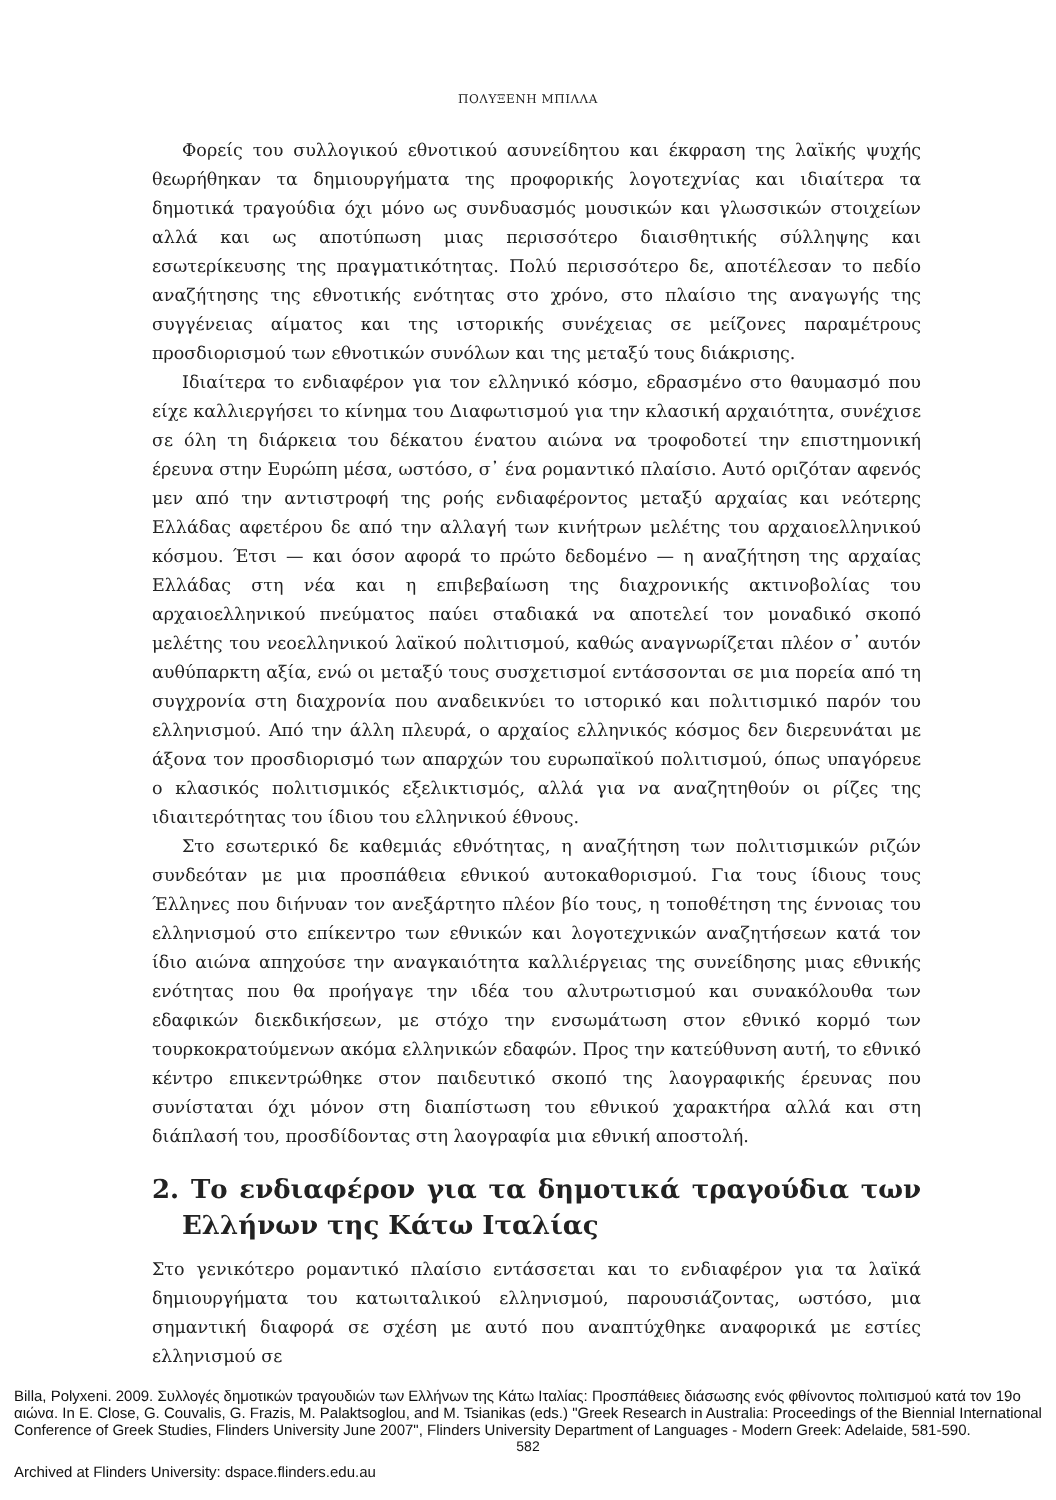ΠΟΛΥΞΕΝΗ ΜΠΙΛΛΑ
Φορείς του συλλογικού εθνοτικού ασυνείδητου και έκφραση της λαϊκής ψυχής θεωρήθηκαν τα δημιουργήματα της προφορικής λογοτεχνίας και ιδιαίτερα τα δημοτικά τραγούδια όχι μόνο ως συνδυασμός μουσικών και γλωσσικών στοιχείων αλλά και ως αποτύπωση μιας περισσότερο διαισθητικής σύλληψης και εσωτερίκευσης της πραγματικότητας. Πολύ περισσότερο δε, αποτέλεσαν το πεδίο αναζήτησης της εθνοτικής ενότητας στο χρόνο, στο πλαίσιο της αναγωγής της συγγένειας αίματος και της ιστορικής συνέχειας σε μείζονες παραμέτρους προσδιορισμού των εθνοτικών συνόλων και της μεταξύ τους διάκρισης.
Ιδιαίτερα το ενδιαφέρον για τον ελληνικό κόσμο, εδρασμένο στο θαυμασμό που είχε καλλιεργήσει το κίνημα του Διαφωτισμού για την κλασική αρχαιότητα, συνέχισε σε όλη τη διάρκεια του δέκατου ένατου αιώνα να τροφοδοτεί την επιστημονική έρευνα στην Ευρώπη μέσα, ωστόσο, σ᾽ ένα ρομαντικό πλαίσιο. Αυτό οριζόταν αφενός μεν από την αντιστροφή της ροής ενδιαφέροντος μεταξύ αρχαίας και νεότερης Ελλάδας αφετέρου δε από την αλλαγή των κινήτρων μελέτης του αρχαιοελληνικού κόσμου. Έτσι — και όσον αφορά το πρώτο δεδομένο — η αναζήτηση της αρχαίας Ελλάδας στη νέα και η επιβεβαίωση της διαχρονικής ακτινοβολίας του αρχαιοελληνικού πνεύματος παύει σταδιακά να αποτελεί τον μοναδικό σκοπό μελέτης του νεοελληνικού λαϊκού πολιτισμού, καθώς αναγνωρίζεται πλέον σ᾽ αυτόν αυθύπαρκτη αξία, ενώ οι μεταξύ τους συσχετισμοί εντάσσονται σε μια πορεία από τη συγχρονία στη διαχρονία που αναδεικνύει το ιστορικό και πολιτισμικό παρόν του ελληνισμού. Από την άλλη πλευρά, ο αρχαίος ελληνικός κόσμος δεν διερευνάται με άξονα τον προσδιορισμό των απαρχών του ευρωπαϊκού πολιτισμού, όπως υπαγόρευε ο κλασικός πολιτισμικός εξελικτισμός, αλλά για να αναζητηθούν οι ρίζες της ιδιαιτερότητας του ίδιου του ελληνικού έθνους.
Στο εσωτερικό δε καθεμιάς εθνότητας, η αναζήτηση των πολιτισμικών ριζών συνδεόταν με μια προσπάθεια εθνικού αυτοκαθορισμού. Για τους ίδιους τους Έλληνες που διήνυαν τον ανεξάρτητο πλέον βίο τους, η τοποθέτηση της έννοιας του ελληνισμού στο επίκεντρο των εθνικών και λογοτεχνικών αναζητήσεων κατά τον ίδιο αιώνα απηχούσε την αναγκαιότητα καλλιέργειας της συνείδησης μιας εθνικής ενότητας που θα προήγαγε την ιδέα του αλυτρωτισμού και συνακόλουθα των εδαφικών διεκδικήσεων, με στόχο την ενσωμάτωση στον εθνικό κορμό των τουρκοκρατούμενων ακόμα ελληνικών εδαφών. Προς την κατεύθυνση αυτή, το εθνικό κέντρο επικεντρώθηκε στον παιδευτικό σκοπό της λαογραφικής έρευνας που συνίσταται όχι μόνον στη διαπίστωση του εθνικού χαρακτήρα αλλά και στη διάπλασή του, προσδίδοντας στη λαογραφία μια εθνική αποστολή.
2. Το ενδιαφέρον για τα δημοτικά τραγούδια των Ελλήνων της Κάτω Ιταλίας
Στο γενικότερο ρομαντικό πλαίσιο εντάσσεται και το ενδιαφέρον για τα λαϊκά δημιουργήματα του κατωιταλικού ελληνισμού, παρουσιάζοντας, ωστόσο, μια σημαντική διαφορά σε σχέση με αυτό που αναπτύχθηκε αναφορικά με εστίες ελληνισμού σε
Billa, Polyxeni. 2009. Συλλογές δημοτικών τραγουδιών των Ελλήνων της Κάτω Ιταλίας: Προσπάθειες διάσωσης ενός φθίνοντος πολιτισμού κατά τον 19ο αιώνα. In E. Close, G. Couvalis, G. Frazis, M. Palaktsoglou, and M. Tsianikas (eds.) "Greek Research in Australia: Proceedings of the Biennial International Conference of Greek Studies, Flinders University June 2007", Flinders University Department of Languages - Modern Greek: Adelaide, 581-590.
582
Archived at Flinders University: dspace.flinders.edu.au